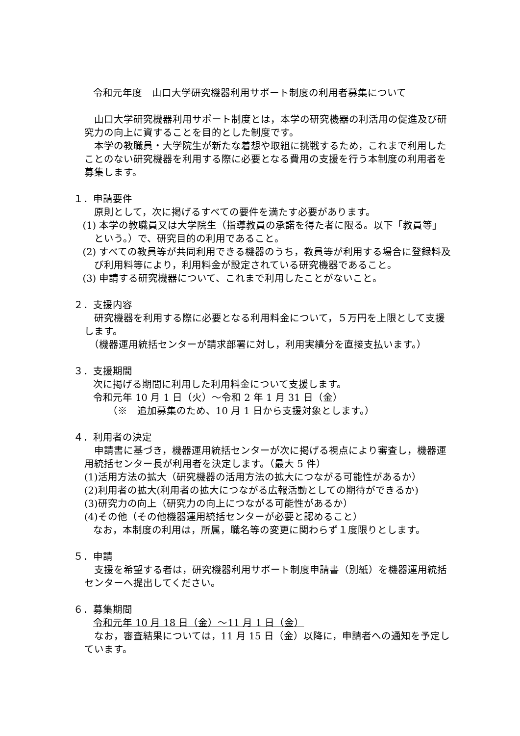令和元年度　山口大学研究機器利用サポート制度の利用者募集について
山口大学研究機器利用サポート制度とは，本学の研究機器の利活用の促進及び研究力の向上に資することを目的とした制度です。
本学の教職員・大学院生が新たな着想や取組に挑戦するため，これまで利用したことのない研究機器を利用する際に必要となる費用の支援を行う本制度の利用者を募集します。
１．申請要件
原則として，次に掲げるすべての要件を満たす必要があります。
(1) 本学の教職員又は大学院生（指導教員の承諾を得た者に限る。以下「教員等」という。）で、研究目的の利用であること。
(2) すべての教員等が共同利用できる機器のうち，教員等が利用する場合に登録料及び利用料等により，利用料金が設定されている研究機器であること。
(3) 申請する研究機器について、これまで利用したことがないこと。
２．支援内容
研究機器を利用する際に必要となる利用料金について，５万円を上限として支援します。
　（機器運用統括センターが請求部署に対し，利用実績分を直接支払います。）
３．支援期間
次に掲げる期間に利用した利用料金について支援します。
令和元年 10 月 1 日（火）～令和 2 年 1 月 31 日（金）
　　（※　追加募集のため、10 月 1 日から支援対象とします。）
４．利用者の決定
申請書に基づき，機器運用統括センターが次に掲げる視点により審査し，機器運用統括センター長が利用者を決定します。（最大 5 件）
(1)活用方法の拡大（研究機器の活用方法の拡大につながる可能性があるか）
(2)利用者の拡大(利用者の拡大につながる広報活動としての期待ができるか)
(3)研究力の向上（研究力の向上につながる可能性があるか）
(4)その他（その他機器運用統括センターが必要と認めること）
なお，本制度の利用は，所属，職名等の変更に関わらず１度限りとします。
５．申請
支援を希望する者は，研究機器利用サポート制度申請書（別紙）を機器運用統括センターへ提出してください。
６．募集期間
令和元年 10 月 18 日（金）～11 月 1 日（金）
なお，審査結果については，11 月 15 日（金）以降に，申請者への通知を予定しています。